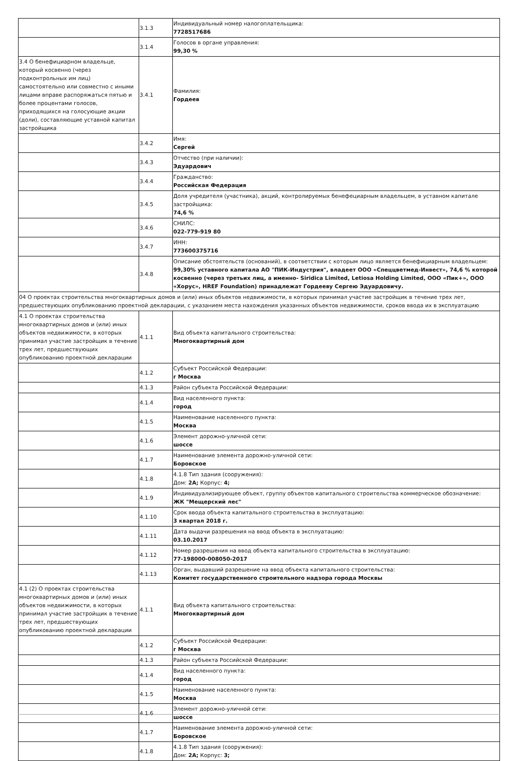| | 3.1.3 | Индивидуальный номер налогоплательщика: 7728517686 |
| | 3.1.4 | Голосов в органе управления: 99,30 % |
| 3.4 О бенефициарном владельце, который косвенно (через подконтрольных им лиц) самостоятельно или совместно с иными лицами вправе распоряжаться пятью и более процентами голосов, приходящихся на голосующие акции (доли), составляющие уставной капитал застройщика | 3.4.1 | Фамилия: Гордеев |
| | 3.4.2 | Имя: Сергей |
| | 3.4.3 | Отчество (при наличии): Эдуардович |
| | 3.4.4 | Гражданство: Российская Федерация |
| | 3.4.5 | Доля учредителя (участника), акций, контролируемых бенефециарным владельцем, в уставном капитале застройщика: 74,6 % |
| | 3.4.6 | СНИЛС: 022-779-919 80 |
| | 3.4.7 | ИНН: 773600375716 |
| | 3.4.8 | Описание обстоятельств (оснований), в соответствии с которым лицо является бенефициарным владельцем: 99,30% уставного капитала АО "ПИК-Индустрия", владеет ООО «Спеццветмед-Инвест», 74,6 % которой косвенно (через третьих лиц, а именно- Siridica Limited, Letiosa Holding Limited, ООО «Пик+», ООО «Хорус», HREF Foundation) принадлежат Гордееву Сергею Эдуардовичу. |
| 04 О проектах строительства многоквартирных домов и (или) иных объектов недвижимости, в которых принимал участие застройщик в течение трех лет, предшествующих опубликованию проектной декларации, с указанием места нахождения указанных объектов недвижимости, сроков ввода их в эксплуатацию | | |
| 4.1 О проектах строительства многоквартирных домов и (или) иных объектов недвижимости, в которых принимал участие застройщик в течение трех лет, предшествующих опубликованию проектной декларации | 4.1.1 | Вид объекта капитального строительства: Многоквартирный дом |
| | 4.1.2 | Субъект Российской Федерации: г Москва |
| | 4.1.3 | Район субъекта Российской Федерации: |
| | 4.1.4 | Вид населенного пункта: город |
| | 4.1.5 | Наименование населенного пункта: Москва |
| | 4.1.6 | Элемент дорожно-уличной сети: шоссе |
| | 4.1.7 | Наименование элемента дорожно-уличной сети: Боровское |
| | 4.1.8 | 4.1.8 Тип здания (сооружения): Дом: 2А; Корпус: 4; |
| | 4.1.9 | Индивидуализирующее объект, группу объектов капитального строительства коммерческое обозначение: ЖК "Мещерский лес" |
| | 4.1.10 | Срок ввода объекта капитального строительства в эксплуатацию: 3 квартал 2018 г. |
| | 4.1.11 | Дата выдачи разрешения на ввод объекта в эксплуатацию: 03.10.2017 |
| | 4.1.12 | Номер разрешения на ввод объекта капитального строительства в эксплуатацию: 77-198000-008050-2017 |
| | 4.1.13 | Орган, выдавший разрешение на ввод объекта капитального строительства: Комитет государственного строительного надзора города Москвы |
| 4.1 (2) О проектах строительства многоквартирных домов и (или) иных объектов недвижимости, в которых принимал участие застройщик в течение трех лет, предшествующих опубликованию проектной декларации | 4.1.1 | Вид объекта капитального строительства: Многоквартирный дом |
| | 4.1.2 | Субъект Российской Федерации: г Москва |
| | 4.1.3 | Район субъекта Российской Федерации: |
| | 4.1.4 | Вид населенного пункта: город |
| | 4.1.5 | Наименование населенного пункта: Москва |
| | 4.1.6 | Элемент дорожно-уличной сети: шоссе |
| | 4.1.7 | Наименование элемента дорожно-уличной сети: Боровское |
| | 4.1.8 | 4.1.8 Тип здания (сооружения): Дом: 2А; Корпус: 3; |